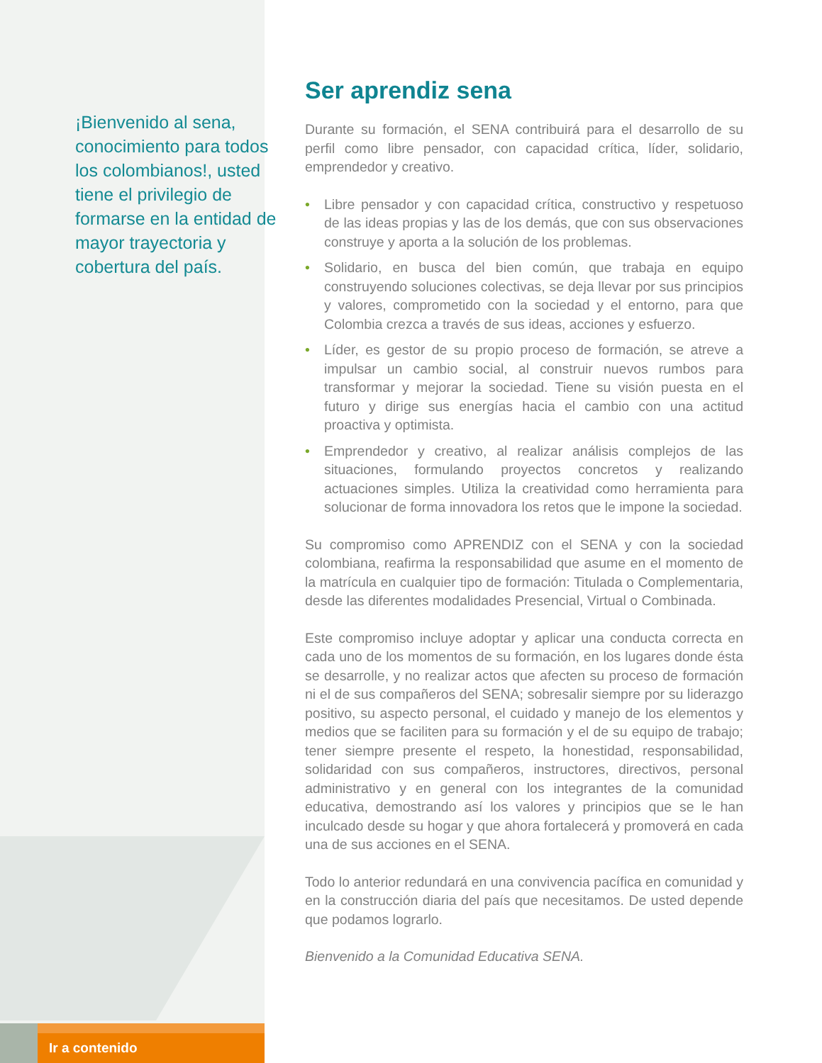¡Bienvenido al sena, conocimiento para todos los colombianos!, usted tiene el privilegio de formarse en la entidad de mayor trayectoria y cobertura del país.
Ser aprendiz sena
Durante su formación, el SENA contribuirá para el desarrollo de su perfil como libre pensador, con capacidad crítica, líder, solidario, emprendedor y creativo.
• Libre pensador y con capacidad crítica, constructivo y respetuoso de las ideas propias y las de los demás, que con sus observaciones construye y aporta a la solución de los problemas.
• Solidario, en busca del bien común, que trabaja en equipo construyendo soluciones colectivas, se deja llevar por sus principios y valores, comprometido con la sociedad y el entorno, para que Colombia crezca a través de sus ideas, acciones y esfuerzo.
• Líder, es gestor de su propio proceso de formación, se atreve a impulsar un cambio social, al construir nuevos rumbos para transformar y mejorar la sociedad. Tiene su visión puesta en el futuro y dirige sus energías hacia el cambio con una actitud proactiva y optimista.
• Emprendedor y creativo, al realizar análisis complejos de las situaciones, formulando proyectos concretos y realizando actuaciones simples. Utiliza la creatividad como herramienta para solucionar de forma innovadora los retos que le impone la sociedad.
Su compromiso como APRENDIZ con el SENA y con la sociedad colombiana, reafirma la responsabilidad que asume en el momento de la matrícula en cualquier tipo de formación: Titulada o Complementaria, desde las diferentes modalidades Presencial, Virtual o Combinada.
Este compromiso incluye adoptar y aplicar una conducta correcta en cada uno de los momentos de su formación, en los lugares donde ésta se desarrolle, y no realizar actos que afecten su proceso de formación ni el de sus compañeros del SENA; sobresalir siempre por su liderazgo positivo, su aspecto personal, el cuidado y manejo de los elementos y medios que se faciliten para su formación y el de su equipo de trabajo; tener siempre presente el respeto, la honestidad, responsabilidad, solidaridad con sus compañeros, instructores, directivos, personal administrativo y en general con los integrantes de la comunidad educativa, demostrando así los valores y principios que se le han inculcado desde su hogar y que ahora fortalecerá y promoverá en cada una de sus acciones en el SENA.
Todo lo anterior redundará en una convivencia pacífica en comunidad y en la construcción diaria del país que necesitamos. De usted depende que podamos lograrlo.
Bienvenido a la Comunidad Educativa SENA.
Ir a contenido